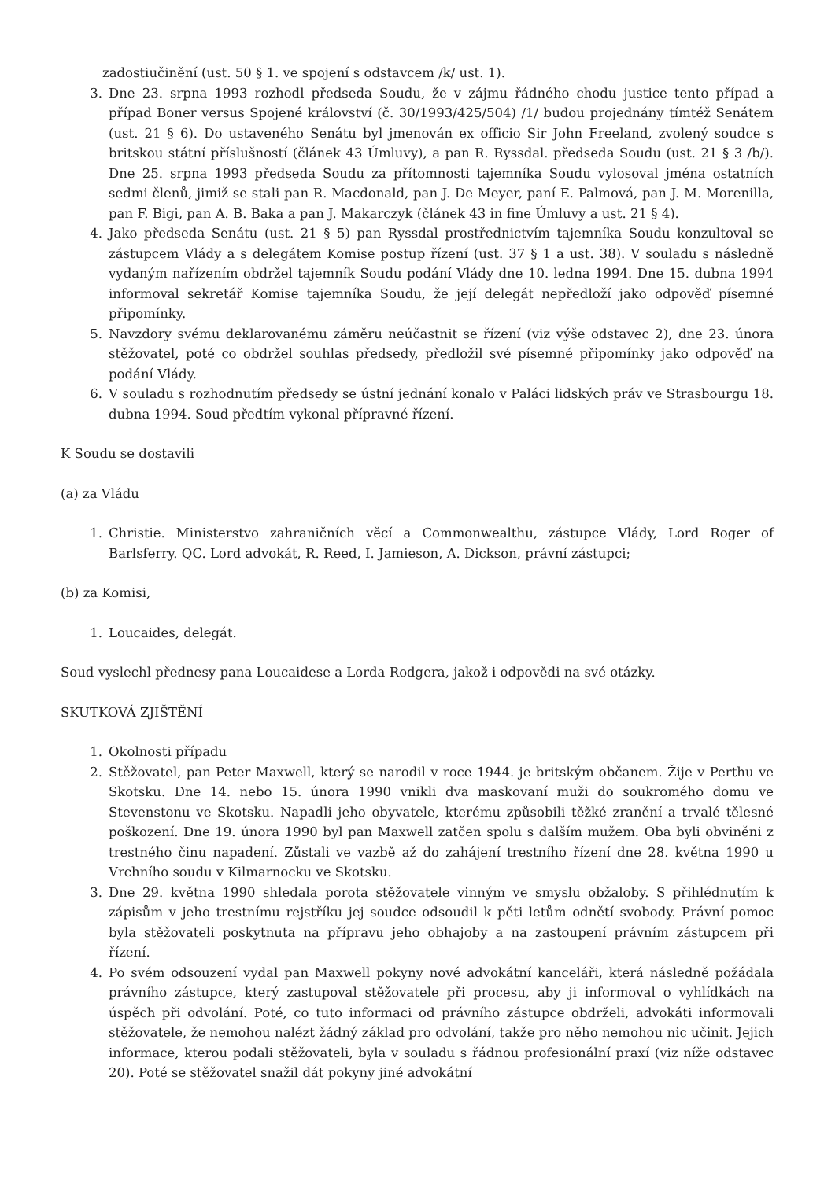zadostiučinění (ust. 50 § 1. ve spojení s odstavcem /k/ ust. 1).
3. Dne 23. srpna 1993 rozhodl předseda Soudu, že v zájmu řádného chodu justice tento případ a případ Boner versus Spojené království (č. 30/1993/425/504) /1/ budou projednány tímtéž Senátem (ust. 21 § 6). Do ustaveného Senátu byl jmenován ex officio Sir John Freeland, zvolený soudce s britskou státní příslušností (článek 43 Úmluvy), a pan R. Ryssdal. předseda Soudu (ust. 21 § 3 /b/). Dne 25. srpna 1993 předseda Soudu za přítomnosti tajemníka Soudu vylosoval jména ostatních sedmi členů, jimiž se stali pan R. Macdonald, pan J. De Meyer, paní E. Palmová, pan J. M. Morenilla, pan F. Bigi, pan A. B. Baka a pan J. Makarczyk (článek 43 in fine Úmluvy a ust. 21 § 4).
4. Jako předseda Senátu (ust. 21 § 5) pan Ryssdal prostřednictvím tajemníka Soudu konzultoval se zástupcem Vlády a s delegátem Komise postup řízení (ust. 37 § 1 a ust. 38). V souladu s následně vydaným nařízením obdržel tajemník Soudu podání Vlády dne 10. ledna 1994. Dne 15. dubna 1994 informoval sekretář Komise tajemníka Soudu, že její delegát nepředloží jako odpověď písemné připomínky.
5. Navzdory svému deklarovanému záměru neúčastnit se řízení (viz výše odstavec 2), dne 23. února stěžovatel, poté co obdržel souhlas předsedy, předložil své písemné připomínky jako odpověď na podání Vlády.
6. V souladu s rozhodnutím předsedy se ústní jednání konalo v Paláci lidských práv ve Strasbourgu 18. dubna 1994. Soud předtím vykonal přípravné řízení.
K Soudu se dostavili
(a) za Vládu
1. Christie. Ministerstvo zahraničních věcí a Commonwealthu, zástupce Vlády, Lord Roger of Barlsferry. QC. Lord advokát, R. Reed, I. Jamieson, A. Dickson, právní zástupci;
(b) za Komisi,
1. Loucaides, delegát.
Soud vyslechl přednesy pana Loucaidese a Lorda Rodgera, jakož i odpovědi na své otázky.
SKUTKOVÁ ZJIŠTĚNÍ
1. Okolnosti případu
2. Stěžovatel, pan Peter Maxwell, který se narodil v roce 1944. je britským občanem. Žije v Perthu ve Skotsku. Dne 14. nebo 15. února 1990 vnikli dva maskovaní muži do soukromého domu ve Stevenstonu ve Skotsku. Napadli jeho obyvatele, kterému způsobili těžké zranění a trvalé tělesné poškození. Dne 19. února 1990 byl pan Maxwell zatčen spolu s dalším mužem. Oba byli obviněni z trestného činu napadení. Zůstali ve vazbě až do zahájení trestního řízení dne 28. května 1990 u Vrchního soudu v Kilmarnocku ve Skotsku.
3. Dne 29. května 1990 shledala porota stěžovatele vinným ve smyslu obžaloby. S přihlédnutím k zápisům v jeho trestnímu rejstříku jej soudce odsoudil k pěti letům odnětí svobody. Právní pomoc byla stěžovateli poskytnuta na přípravu jeho obhajoby a na zastoupení právním zástupcem při řízení.
4. Po svém odsouzení vydal pan Maxwell pokyny nové advokátní kanceláři, která následně požádala právního zástupce, který zastupoval stěžovatele při procesu, aby ji informoval o vyhlídkách na úspěch při odvolání. Poté, co tuto informaci od právního zástupce obdrželi, advokáti informovali stěžovatele, že nemohou nalézt žádný základ pro odvolání, takže pro něho nemohou nic učinit. Jejich informace, kterou podali stěžovateli, byla v souladu s řádnou profesionální praxí (viz níže odstavec 20). Poté se stěžovatel snažil dát pokyny jiné advokátní